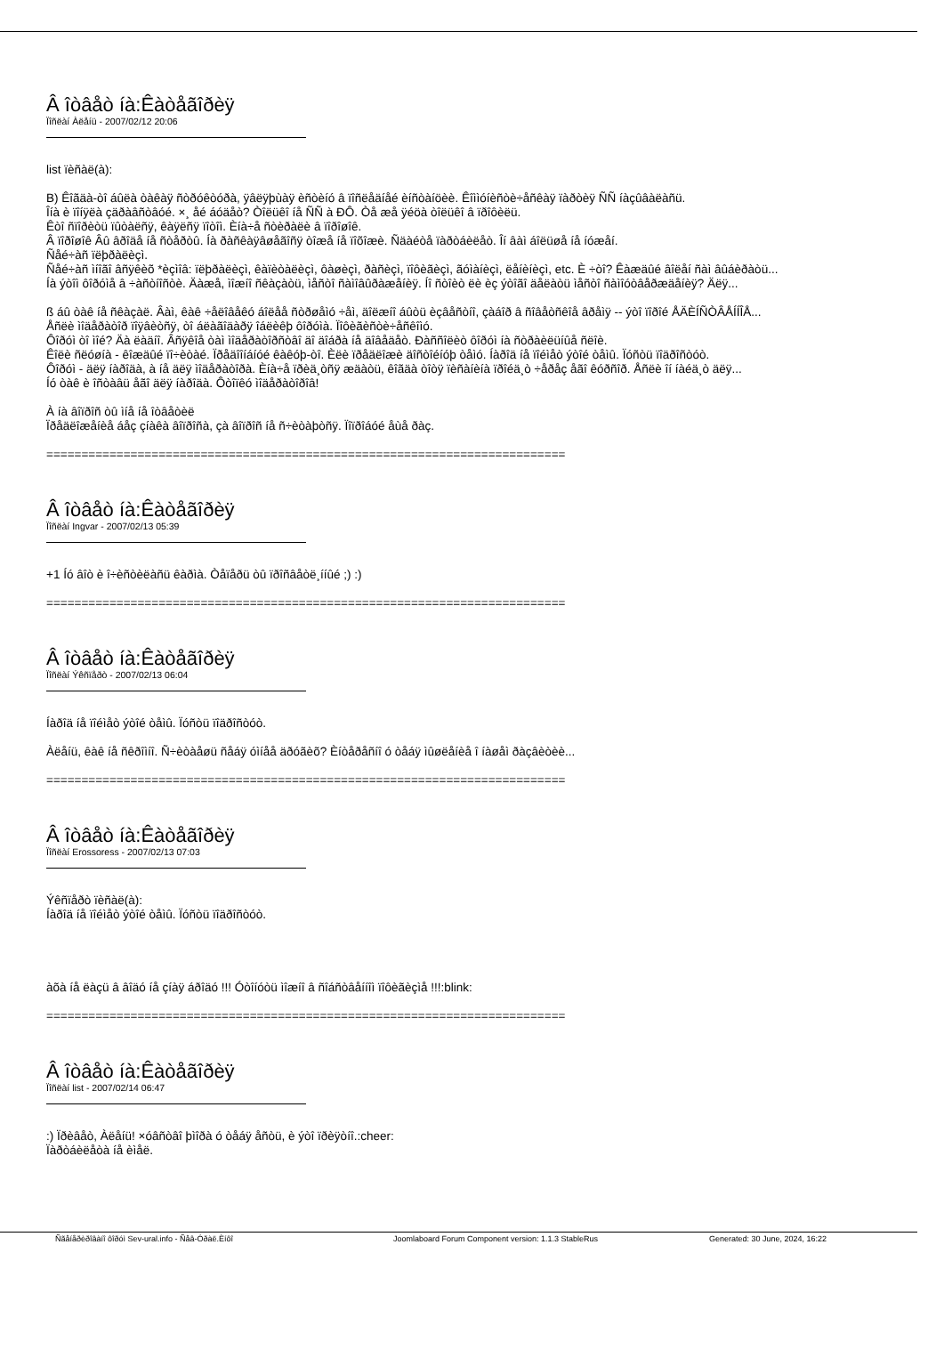Â îòâåò íà:Êàòåãîðèÿ
Ïîñëàí Àëåíü - 2007/02/12 20:06
list ïèñàë(à):
B) Êîãäà-òî áûëà òàêàÿ ñòðóêòóðà, ÿâëÿþùàÿ èñòèíó â ïîñëåäíåé èíñòàíöèè. Êîììóíèñòè÷åñêàÿ ïàðòèÿ ÑÑ íàçûâàëàñü.
Îíà è ïîíÿëà çäðàâñòâóé. ×¸ åé áóäåò? Òîëüêî íå ÑÑ à ÐÔ. Òå æå ÿéöà òîëüêî â ïðîôèëü.
Êòî ñïîðèòü ïûòàëñÿ, êàÿëñÿ ïîòîì. Èíà÷å ñòèðàëè â ïîðîøîê.
Â ïîðîøîê Âû âðîäå íå ñòåðòû. Íà ðàñêàÿâøåãîñÿ òîæå íå ïîõîæè. Ñäàéòå ïàðòáèëåò. Îí âàì áîëüøå íå íóæåí.
Ñåé÷àñ ïëþðàëèçì.
Ñåé÷àñ ìíîãî âñÿêèõ *èçìîâ: ïëþðàëèçì, êàïèòàëèçì, ôàøèçì, ðàñèçì, ïîôèãèçì, ãóìàíèçì, ëåíèíèçì, etc. È ÷òî? Êàæäûé âîëåí ñàì âûáèðàòü...
Íà ýòîì ôîðóìå â ÷àñòíîñòè. Äàæå, ìîæíî ñêàçàòü, ìåñòî ñàìîâûðàæåíèÿ. Íî ñòîèò ëè èç ýòîãî äåëàòü ìåñòî ñàìîóòâåðæäåíèÿ? Äëÿ...
ß áû òàê íå ñêàçàë. Âàì, êàê ÷åëîâåêó áîëåå ñòðøåìó ÷åì, äîëæíî áûòü èçâåñòíî, çàáîð â ñîâåòñêîå âðåìÿ -- ýòî ïîðîé ÅÄÈÍÑÒÂÅÍÍÎÅ...
Åñëè ìîäåðàòîð ïîÿâèòñÿ, òî áëàãîäàðÿ îáëèêþ ôîðóìà. Ïîôèãèñòè÷åñêîìó.
Ôîðóì òî ìîé? Äà ëàäíî. Âñÿêîå òàì ìîäåðàòîðñòâî äî äîáðà íå äîâåäåò. Ðàññîëèò ôîðóì íà ñòðàèëüíûå ñëîè.
Êîëè ñëóøíà - êîæäûé ïî÷èòàé. Ïðåäîîíáíóé êàêóþ-òî. Èëè ïðåäëîæè äîñòîéíóþ òåìó. Íàðîä íå ïîéìåò ýòîé òåìû. Ïóñòü ïîäðîñòóò.
Ôîðóì - äëÿ íàðîäà, à íå äëÿ ìîäåðàòîðà. Èíà÷å ïðèä¸òñÿ æäàòü, êîãäà òîòÿ ïèñàíèíà ïðîéä¸ò ÷åðåç åãî êóðñîð. Åñëè îí íàéä¸ò äëÿ...
Íó òàê è îñòàâü åãî äëÿ íàðîäà. Ôòîïêó ìîäåðàòîðîâ!
À íà âîïðîñ òû ìíå íå îòâåòèë
Ïðåäëîæåíèå áåç çíàêà âîïðîñà, çà âîïðîñ íå ñ÷èòàþòñÿ. Ïîïðîáóé åùå ðàç.
==========================================================================
Â îòâåò íà:Êàòåãîðèÿ
Ïîñëàí Ingvar - 2007/02/13 05:39
+1 Íó âîò è î÷èñòèëàñü êàðìà. Òåïåðü òû ïðîñâåòë¸ííûé ;) :)
==========================================================================
Â îòâåò íà:Êàòåãîðèÿ
Ïîñëàí Ýêñïåðò - 2007/02/13 06:04
Íàðîä íå ïîéìåò ýòîé òåìû. Ïóñòü ïîäðîñòóò.
Àëåíü, êàê íå ñêðîìíî. Ñ÷èòàåøü ñåáÿ óìíåå äðóãèõ? Èíòåðåñíî ó òåáÿ ìûøëåíèå î íàøåì ðàçâèòèè...
==========================================================================
Â îòâåò íà:Êàòåãîðèÿ
Ïîñëàí Erossoress - 2007/02/13 07:03
Ýêñïåðò ïèñàë(à):
Íàðîä íå ïîéìåò ýòîé òåìû. Ïóñòü ïîäðîñòóò.
àõà íå ëàçü â âîäó íå çíàÿ áðîäó !!! Óòîíóòü ìîæíî â ñîáñòâåííîì ïîôèãèçìå !!!:blink:
==========================================================================
Â îòâåò íà:Êàòåãîðèÿ
Ïîñëàí list - 2007/02/14 06:47
:) Ïðèâåò, Àëåíü! ×óâñòâî þìîðà ó òåáÿ åñòü, è ýòî ïðèÿòíî.:cheer:
Ïàðòáèëåòà íå èìåë.
Ñãåíåðèðîâàíî ôîðóì Sev-ural.info - Ñåâ-Óðàë.Èíôî Joomlaboard Forum Component version: 1.1.3 StableRus Generated: 30 June, 2024, 16:22